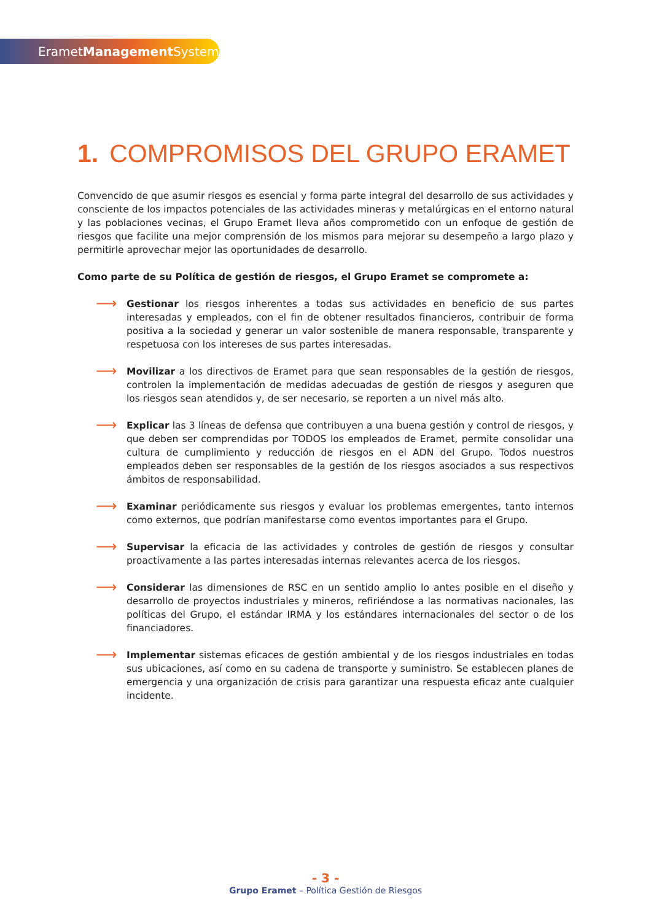ErametManagement System
1. COMPROMISOS DEL GRUPO ERAMET
Convencido de que asumir riesgos es esencial y forma parte integral del desarrollo de sus actividades y consciente de los impactos potenciales de las actividades mineras y metalúrgicas en el entorno natural y las poblaciones vecinas, el Grupo Eramet lleva años comprometido con un enfoque de gestión de riesgos que facilite una mejor comprensión de los mismos para mejorar su desempeño a largo plazo y permitirle aprovechar mejor las oportunidades de desarrollo.
Como parte de su Política de gestión de riesgos, el Grupo Eramet se compromete a:
⟶
Gestionar los riesgos inherentes a todas sus actividades en beneficio de sus partes interesadas y empleados, con el fin de obtener resultados financieros, contribuir de forma positiva a la sociedad y generar un valor sostenible de manera responsable, transparente y respetuosa con los intereses de sus partes interesadas.
⟶
Movilizar a los directivos de Eramet para que sean responsables de la gestión de riesgos, controlen la implementación de medidas adecuadas de gestión de riesgos y aseguren que los riesgos sean atendidos y, de ser necesario, se reporten a un nivel más alto.
⟶
Explicar las 3 líneas de defensa que contribuyen a una buena gestión y control de riesgos, y que deben ser comprendidas por TODOS los empleados de Eramet, permite consolidar una cultura de cumplimiento y reducción de riesgos en el ADN del Grupo. Todos nuestros empleados deben ser responsables de la gestión de los riesgos asociados a sus respectivos ámbitos de responsabilidad.
⟶
Examinar periódicamente sus riesgos y evaluar los problemas emergentes, tanto internos como externos, que podrían manifestarse como eventos importantes para el Grupo.
⟶
Supervisar la eficacia de las actividades y controles de gestión de riesgos y consultar proactivamente a las partes interesadas internas relevantes acerca de los riesgos.
⟶
Considerar las dimensiones de RSC en un sentido amplio lo antes posible en el diseño y desarrollo de proyectos industriales y mineros, refiriéndose a las normativas nacionales, las políticas del Grupo, el estándar IRMA y los estándares internacionales del sector o de los financiadores.
⟶
Implementar sistemas eficaces de gestión ambiental y de los riesgos industriales en todas sus ubicaciones, así como en su cadena de transporte y suministro. Se establecen planes de emergencia y una organización de crisis para garantizar una respuesta eficaz ante cualquier incidente.
- 3 -
Grupo Eramet – Política Gestión de Riesgos